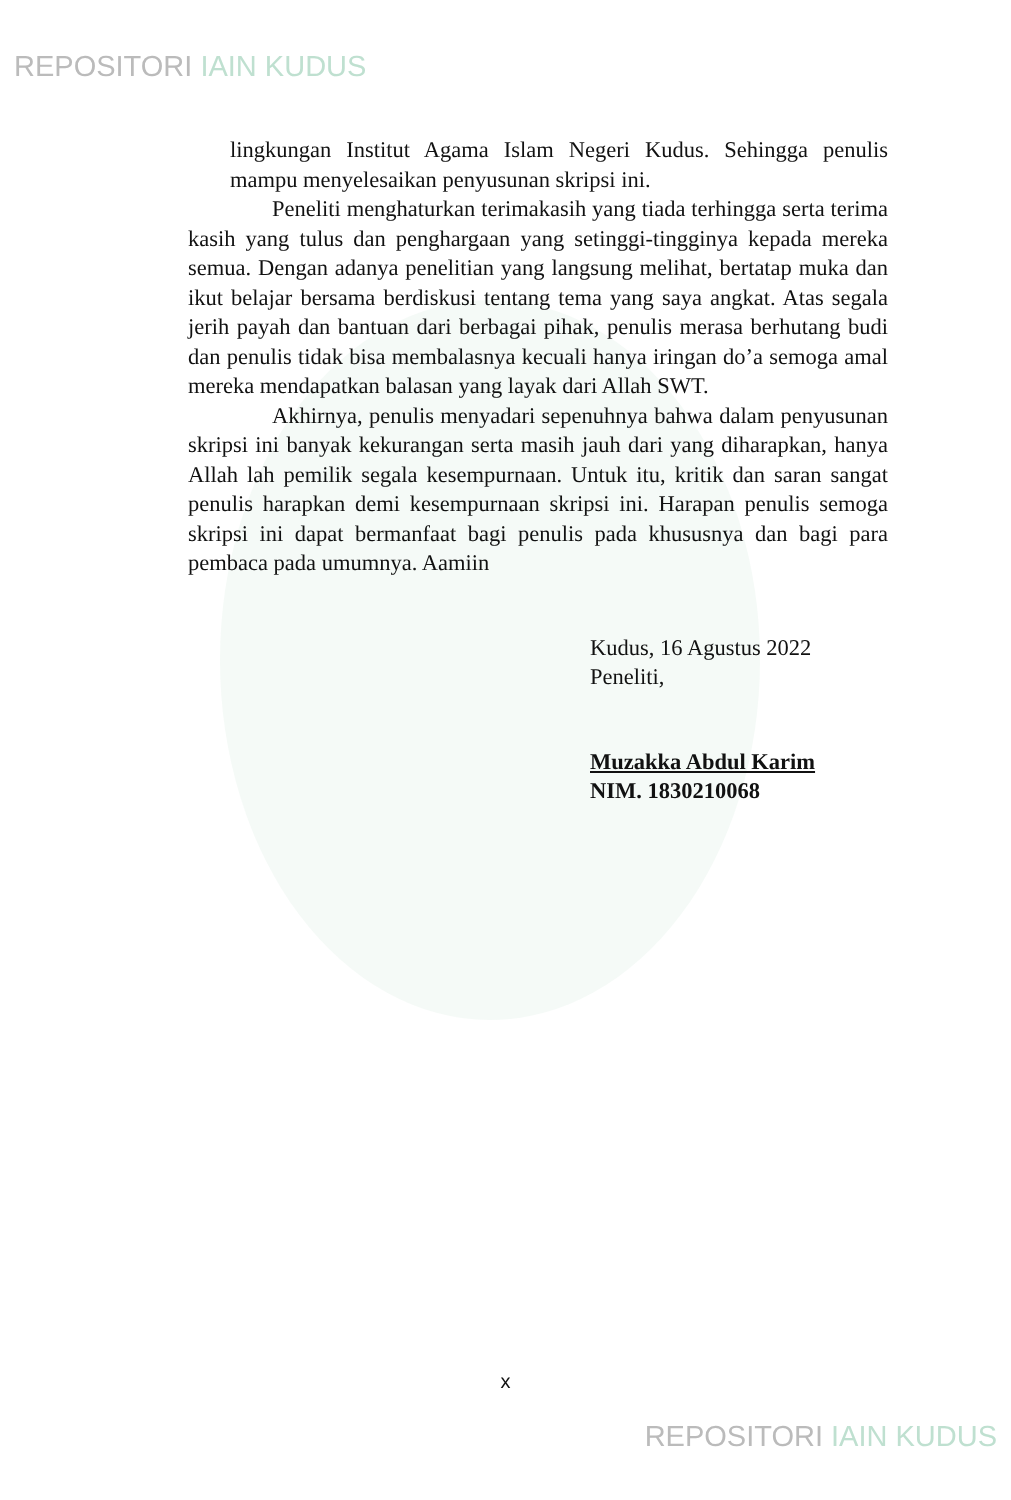REPOSITORI IAIN KUDUS
lingkungan Institut Agama Islam Negeri Kudus. Sehingga penulis mampu menyelesaikan penyusunan skripsi ini.
Peneliti menghaturkan terimakasih yang tiada terhingga serta terima kasih yang tulus dan penghargaan yang setinggi-tingginya kepada mereka semua. Dengan adanya penelitian yang langsung melihat, bertatap muka dan ikut belajar bersama berdiskusi tentang tema yang saya angkat. Atas segala jerih payah dan bantuan dari berbagai pihak, penulis merasa berhutang budi dan penulis tidak bisa membalasnya kecuali hanya iringan do’a semoga amal mereka mendapatkan balasan yang layak dari Allah SWT.
Akhirnya, penulis menyadari sepenuhnya bahwa dalam penyusunan skripsi ini banyak kekurangan serta masih jauh dari yang diharapkan, hanya Allah lah pemilik segala kesempurnaan. Untuk itu, kritik dan saran sangat penulis harapkan demi kesempurnaan skripsi ini. Harapan penulis semoga skripsi ini dapat bermanfaat bagi penulis pada khususnya dan bagi para pembaca pada umumnya. Aamiin
Kudus, 16 Agustus 2022
Peneliti,
Muzakka Abdul Karim
NIM. 1830210068
x
REPOSITORI IAIN KUDUS